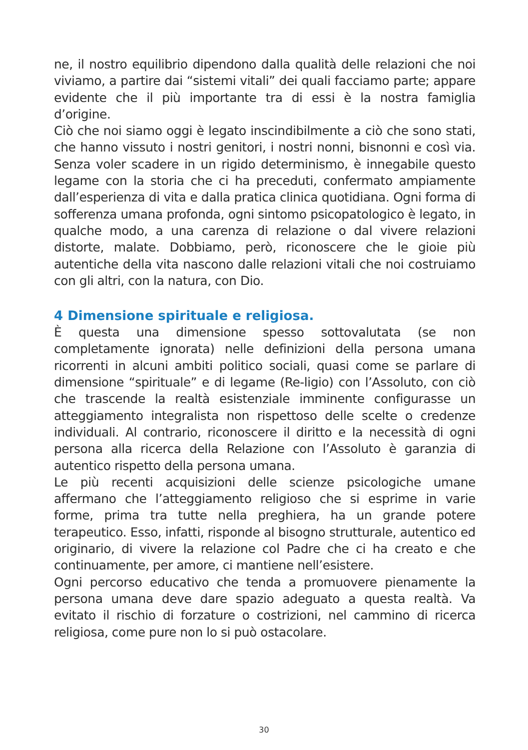ne, il nostro equilibrio dipendono dalla qualità delle relazioni che noi viviamo, a partire dai “sistemi vitali” dei quali facciamo parte; appare evidente che il più importante tra di essi è la nostra famiglia d’origine.
Ciò che noi siamo oggi è legato inscindibilmente a ciò che sono stati, che hanno vissuto i nostri genitori, i nostri nonni, bisnonni e così via. Senza voler scadere in un rigido determinismo, è innegabile questo legame con la storia che ci ha preceduti, confermato ampiamente dall’esperienza di vita e dalla pratica clinica quotidiana. Ogni forma di sofferenza umana profonda, ogni sintomo psicopatologico è legato, in qualche modo, a una carenza di relazione o dal vivere relazioni distorte, malate. Dobbiamo, però, riconoscere che le gioie più autentiche della vita nascono dalle relazioni vitali che noi costruiamo con gli altri, con la natura, con Dio.
4 Dimensione spirituale e religiosa.
È questa una dimensione spesso sottovalutata (se non completamente ignorata) nelle definizioni della persona umana ricorrenti in alcuni ambiti politico sociali, quasi come se parlare di dimensione “spirituale” e di legame (Re-ligio) con l’Assoluto, con ciò che trascende la realtà esistenziale imminente configurasse un atteggiamento integralista non rispettoso delle scelte o credenze individuali. Al contrario, riconoscere il diritto e la necessità di ogni persona alla ricerca della Relazione con l’Assoluto è garanzia di autentico rispetto della persona umana.
Le più recenti acquisizioni delle scienze psicologiche umane affermano che l’atteggiamento religioso che si esprime in varie forme, prima tra tutte nella preghiera, ha un grande potere terapeutico. Esso, infatti, risponde al bisogno strutturale, autentico ed originario, di vivere la relazione col Padre che ci ha creato e che continuamente, per amore, ci mantiene nell’esistere.
Ogni percorso educativo che tenda a promuovere pienamente la persona umana deve dare spazio adeguato a questa realtà. Va evitato il rischio di forzature o costrizioni, nel cammino di ricerca religiosa, come pure non lo si può ostacolare.
30